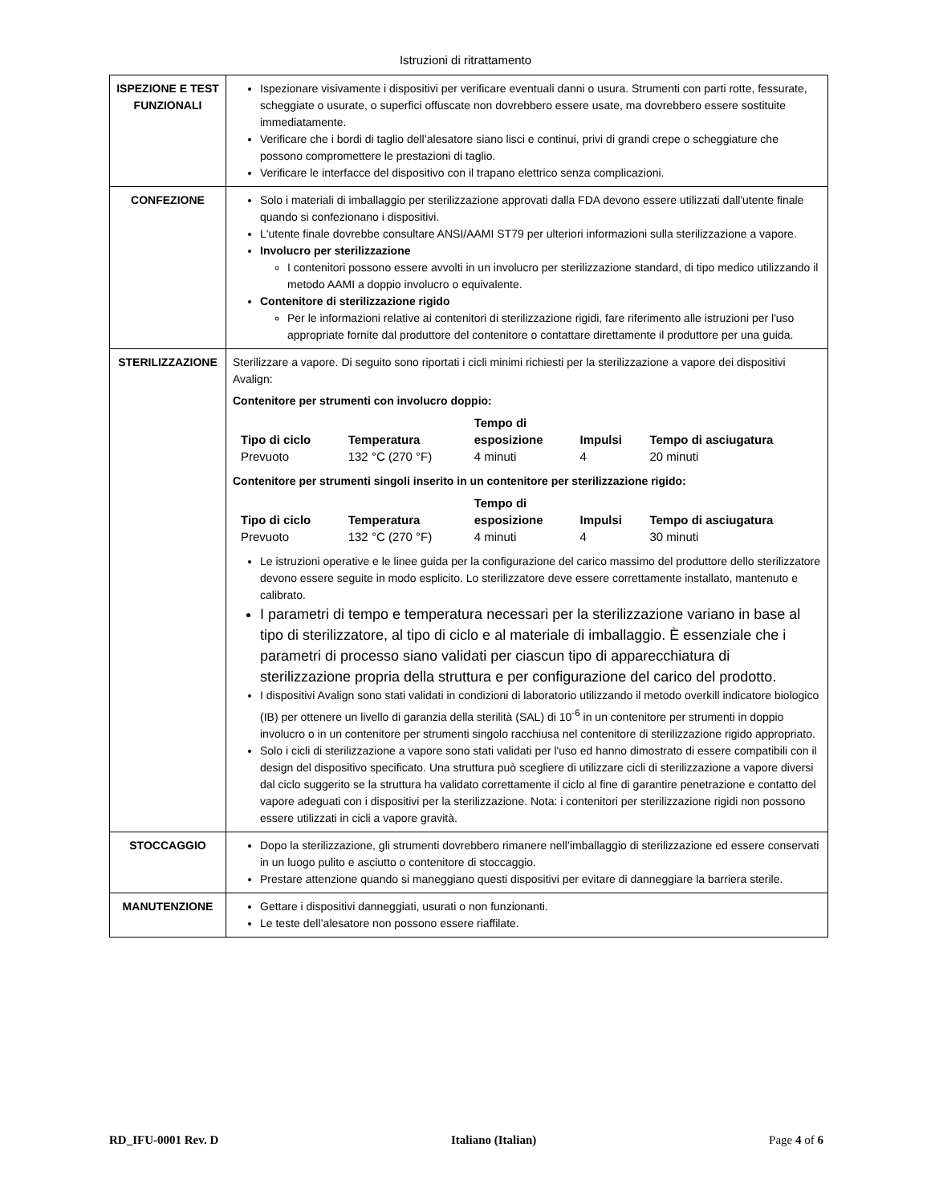Istruzioni di ritrattamento
| ISPEZIONE E TEST FUNZIONALI | Ispezionare visivamente i dispositivi per verificare eventuali danni o usura. Strumenti con parti rotte, fessurate, scheggiate o usurate, o superfici offuscate non dovrebbero essere usate, ma dovrebbero essere sostituite immediatamente. Verificare che i bordi di taglio dell’alesatore siano lisci e continui, privi di grandi crepe o scheggiature che possono compromettere le prestazioni di taglio. Verificare le interfacce del dispositivo con il trapano elettrico senza complicazioni. |
| CONFEZIONE | Solo i materiali di imballaggio per sterilizzazione approvati dalla FDA devono essere utilizzati dall'utente finale quando si confezionano i dispositivi. L'utente finale dovrebbe consultare ANSI/AAMI ST79 per ulteriori informazioni sulla sterilizzazione a vapore. Involucro per sterilizzazione I contenitori possono essere avvolti in un involucro per sterilizzazione standard, di tipo medico utilizzando il metodo AAMI a doppio involucro o equivalente. Contenitore di sterilizzazione rigido Per le informazioni relative ai contenitori di sterilizzazione rigidi, fare riferimento alle istruzioni per l'uso appropriate fornite dal produttore del contenitore o contattare direttamente il produttore per una guida. |
| STERILIZZAZIONE | Sterilizzare a vapore. Di seguito sono riportati i cicli minimi richiesti per la sterilizzazione a vapore dei dispositivi Avalign: Contenitore per strumenti con involucro doppio: / Tipo di ciclo / Temperatura / Tempo di esposizione / Impulsi / Tempo di asciugatura / / --- / --- / --- / --- / --- / / Prevuoto / 132 °C (270 °F) / 4 minuti / 4 / 20 minuti / Contenitore per strumenti singoli inserito in un contenitore per sterilizzazione rigido: / Tipo di ciclo / Temperatura / Tempo di esposizione / Impulsi / Tempo di asciugatura / / --- / --- / --- / --- / --- / / Prevuoto / 132 °C (270 °F) / 4 minuti / 4 / 30 minuti / Le istruzioni operative e le linee guida per la configurazione del carico massimo del produttore dello sterilizzatore devono essere seguite in modo esplicito. Lo sterilizzatore deve essere correttamente installato, mantenuto e calibrato. I parametri di tempo e temperatura necessari per la sterilizzazione variano in base al tipo di sterilizzatore, al tipo di ciclo e al materiale di imballaggio. È essenziale che i parametri di processo siano validati per ciascun tipo di apparecchiatura di sterilizzazione propria della struttura e per configurazione del carico del prodotto. I dispositivi Avalign sono stati validati in condizioni di laboratorio utilizzando il metodo overkill indicatore biologico (IB) per ottenere un livello di garanzia della sterilità (SAL) di 10<sup>-6</sup> in un contenitore per strumenti in doppio involucro o in un contenitore per strumenti singolo racchiusa nel contenitore di sterilizzazione rigido appropriato. Solo i cicli di sterilizzazione a vapore sono stati validati per l'uso ed hanno dimostrato di essere compatibili con il design del dispositivo specificato. Una struttura può scegliere di utilizzare cicli di sterilizzazione a vapore diversi dal ciclo suggerito se la struttura ha validato correttamente il ciclo al fine di garantire penetrazione e contatto del vapore adeguati con i dispositivi per la sterilizzazione. Nota: i contenitori per sterilizzazione rigidi non possono essere utilizzati in cicli a vapore gravità. |
| STOCCAGGIO | Dopo la sterilizzazione, gli strumenti dovrebbero rimanere nell’imballaggio di sterilizzazione ed essere conservati in un luogo pulito e asciutto o contenitore di stoccaggio. Prestare attenzione quando si maneggiano questi dispositivi per evitare di danneggiare la barriera sterile. |
| MANUTENZIONE | Gettare i dispositivi danneggiati, usurati o non funzionanti. Le teste dell’alesatore non possono essere riaffilate. |
RD_IFU-0001 Rev. D Italiano (Italian) Page 4 of 6